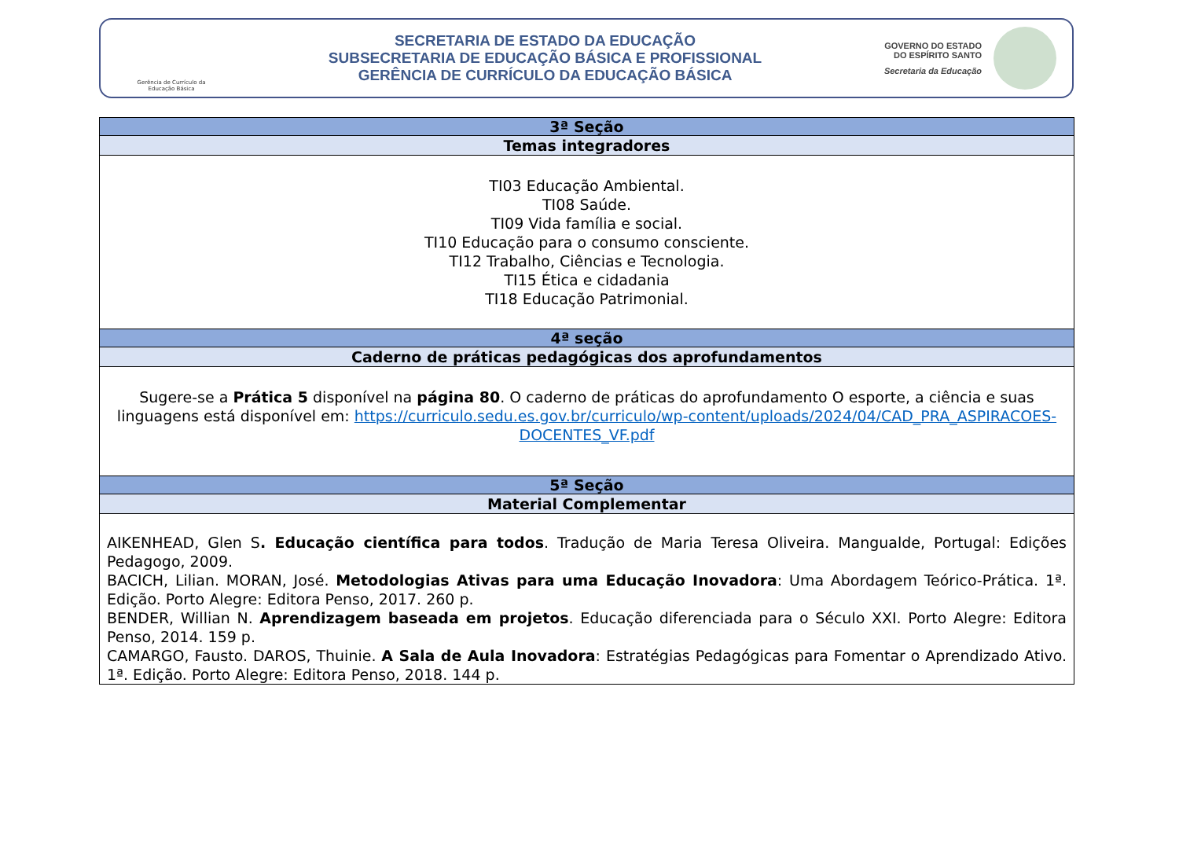Gerência de Currículo da Educação Básica
SECRETARIA DE ESTADO DA EDUCAÇÃO
SUBSECRETARIA DE EDUCAÇÃO BÁSICA E PROFISSIONAL
GERÊNCIA DE CURRÍCULO DA EDUCAÇÃO BÁSICA
GOVERNO DO ESTADO
DO ESPÍRITO SANTO
Secretaria da Educação
| 3ª Seção |
| --- |
| Temas integradores |
| TI03 Educação Ambiental. TI08 Saúde. TI09 Vida família e social. TI10 Educação para o consumo consciente. TI12 Trabalho, Ciências e Tecnologia. TI15 Ética e cidadania TI18 Educação Patrimonial. |
| 4ª seção |
| Caderno de práticas pedagógicas dos aprofundamentos |
| Sugere-se a Prática 5 disponível na página 80 . O caderno de práticas do aprofundamento O esporte, a ciência e suas linguagens está disponível em: https://curriculo.sedu.es.gov.br/curriculo/wp-content/uploads/2024/04/CAD_PRA_ASPIRACOES-DOCENTES_VF.pdf |
| 5ª Seção |
| Material Complementar |
| AIKENHEAD, Glen S . Educação científica para todos . Tradução de Maria Teresa Oliveira. Mangualde, Portugal: Edições Pedagogo, 2009. BACICH, Lilian. MORAN, José. Metodologias Ativas para uma Educação Inovadora : Uma Abordagem Teórico-Prática. 1ª. Edição. Porto Alegre: Editora Penso, 2017. 260 p. BENDER, Willian N. Aprendizagem baseada em projetos . Educação diferenciada para o Século XXI. Porto Alegre: Editora Penso, 2014. 159 p. CAMARGO, Fausto. DAROS, Thuinie. A Sala de Aula Inovadora : Estratégias Pedagógicas para Fomentar o Aprendizado Ativo. 1ª. Edição. Porto Alegre: Editora Penso, 2018. 144 p. |